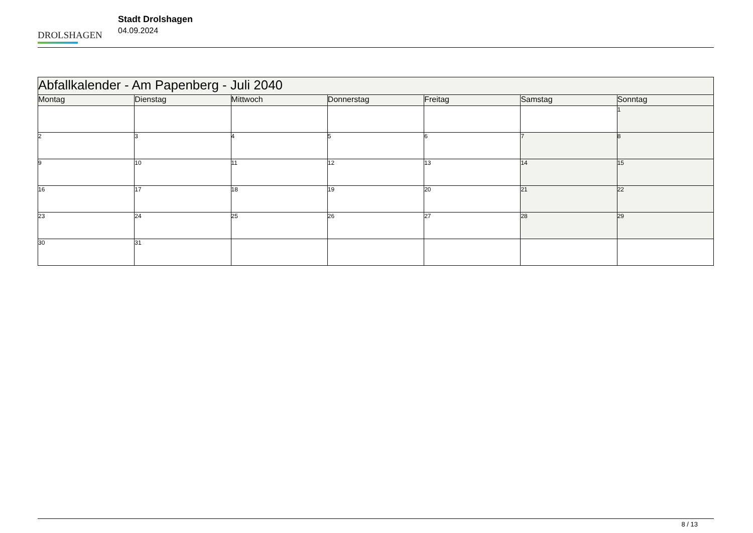DROLSHAGEN
Stadt Drolshagen
04.09.2024
| Abfallkalender - Am Papenberg - Juli 2040 | | | | | | |
| --- | --- | --- | --- | --- | --- | --- |
| Montag | Dienstag | Mittwoch | Donnerstag | Freitag | Samstag | Sonntag |
| | | | | | | 1 |
| 2 | 3 | 4 | 5 | 6 | 7 | 8 |
| 9 | 10 | 11 | 12 | 13 | 14 | 15 |
| 16 | 17 | 18 | 19 | 20 | 21 | 22 |
| 23 | 24 | 25 | 26 | 27 | 28 | 29 |
| 30 | 31 | | | | | |
8 / 13